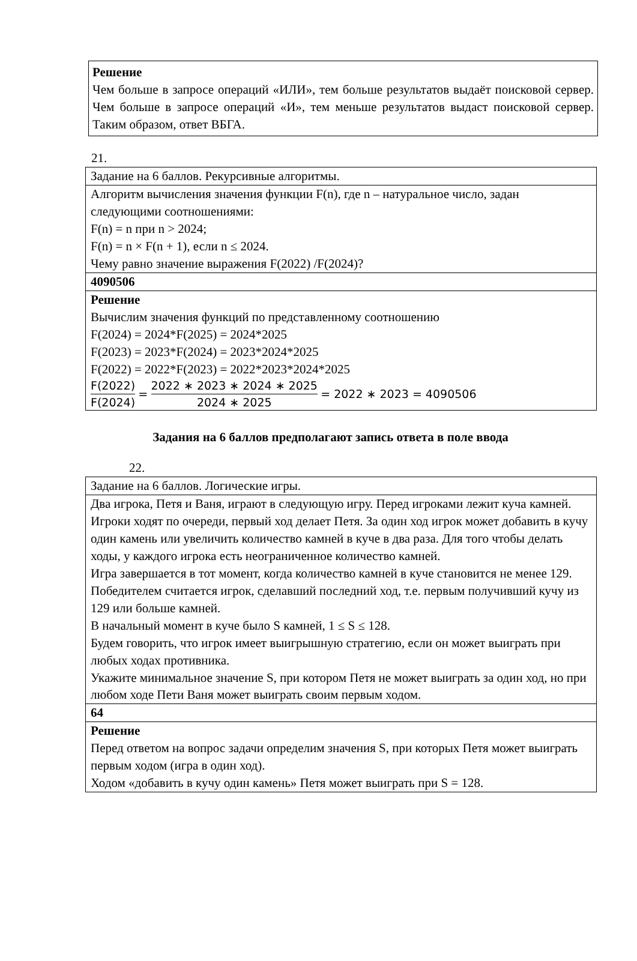Решение
Чем больше в запросе операций «ИЛИ», тем больше результатов выдаёт поисковой сервер. Чем больше в запросе операций «И», тем меньше результатов выдаст поисковой сервер. Таким образом, ответ ВБГА.
21.
| Задание на 6 баллов. Рекурсивные алгоритмы. |
| Алгоритм вычисления значения функции F(n), где n – натуральное число, задан следующими соотношениями: F(n) = n при n > 2024; F(n) = n × F(n + 1), если n ≤ 2024. Чему равно значение выражения F(2022) /F(2024)? |
| 4090506 |
| Решение Вычислим значения функций по представленному соотношению F(2024) = 2024*F(2025) = 2024*2025 F(2023) = 2023*F(2024) = 2023*2024*2025 F(2022) = 2022*F(2023) = 2022*2023*2024*2025 F(2022) F(2024) = 2022 ∗ 2023 ∗ 2024 ∗ 2025 2024 ∗ 2025 = 2022 ∗ 2023 = 4090506 |
Задания на 6 баллов предполагают запись ответа в поле ввода
22.
| Задание на 6 баллов. Логические игры. |
| Два игрока, Петя и Ваня, играют в следующую игру. Перед игроками лежит куча камней. Игроки ходят по очереди, первый ход делает Петя. За один ход игрок может добавить в кучу один камень или увеличить количество камней в куче в два раза. Для того чтобы делать ходы, у каждого игрока есть неограниченное количество камней. Игра завершается в тот момент, когда количество камней в куче становится не менее 129. Победителем считается игрок, сделавший последний ход, т.е. первым получивший кучу из 129 или больше камней. В начальный момент в куче было S камней, 1 ≤ S ≤ 128. Будем говорить, что игрок имеет выигрышную стратегию, если он может выиграть при любых ходах противника. Укажите минимальное значение S, при котором Петя не может выиграть за один ход, но при любом ходе Пети Ваня может выиграть своим первым ходом. |
| 64 |
| Решение Перед ответом на вопрос задачи определим значения S, при которых Петя может выиграть первым ходом (игра в один ход). Ходом «добавить в кучу один камень» Петя может выиграть при S = 128. |